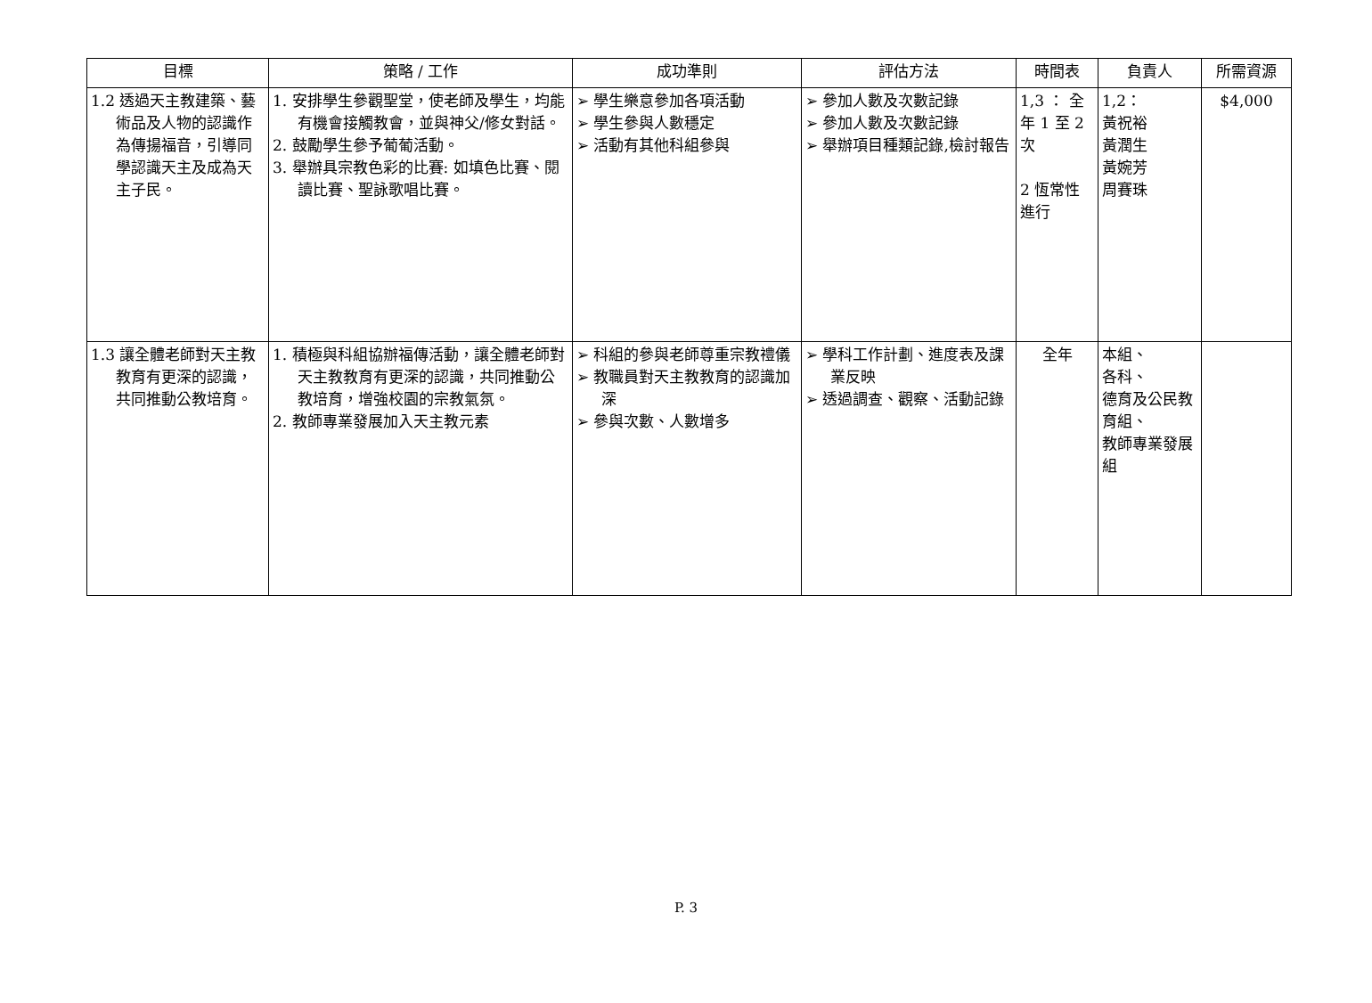| 目標 | 策略 / 工作 | 成功準則 | 評估方法 | 時間表 | 負責人 | 所需資源 |
| --- | --- | --- | --- | --- | --- | --- |
| 1.2 透過天主教建築、藝術品及人物的認識作為傳揚福音，引導同學認識天主及成為天主子民。 | 1. 安排學生參觀聖堂，使老師及學生，均能有機會接觸教會，並與神父/修女對話。 2. 鼓勵學生參予葡葡活動。 3. 舉辦具宗教色彩的比賽: 如填色比賽、閱讀比賽、聖詠歌唱比賽。 | ➢ 學生樂意參加各項活動 ➢ 學生參與人數穩定 ➢ 活動有其他科組參與 | ➢ 參加人數及次數記錄 ➢ 參加人數及次數記錄 ➢ 舉辦項目種類記錄,檢討報告 | 1,3 ： 全年 1 至 2 次 2 恆常性進行 | 1,2： 黃祝裕 黃潤生 黃婉芳 周賽珠 | $4,000 |
| 1.3 讓全體老師對天主教教育有更深的認識，共同推動公教培育。 | 1. 積極與科組協辦福傳活動，讓全體老師對天主教教育有更深的認識，共同推動公教培育，增強校園的宗教氣氛。 2. 教師專業發展加入天主教元素 | ➢ 科組的參與老師尊重宗教禮儀 ➢ 教職員對天主教教育的認識加深 ➢ 參與次數、人數增多 | ➢ 學科工作計劃、進度表及課業反映 ➢ 透過調查、觀察、活動記錄 | 全年 | 本組、 各科、 德育及公民教育組、 教師專業發展組 | |
P. 3